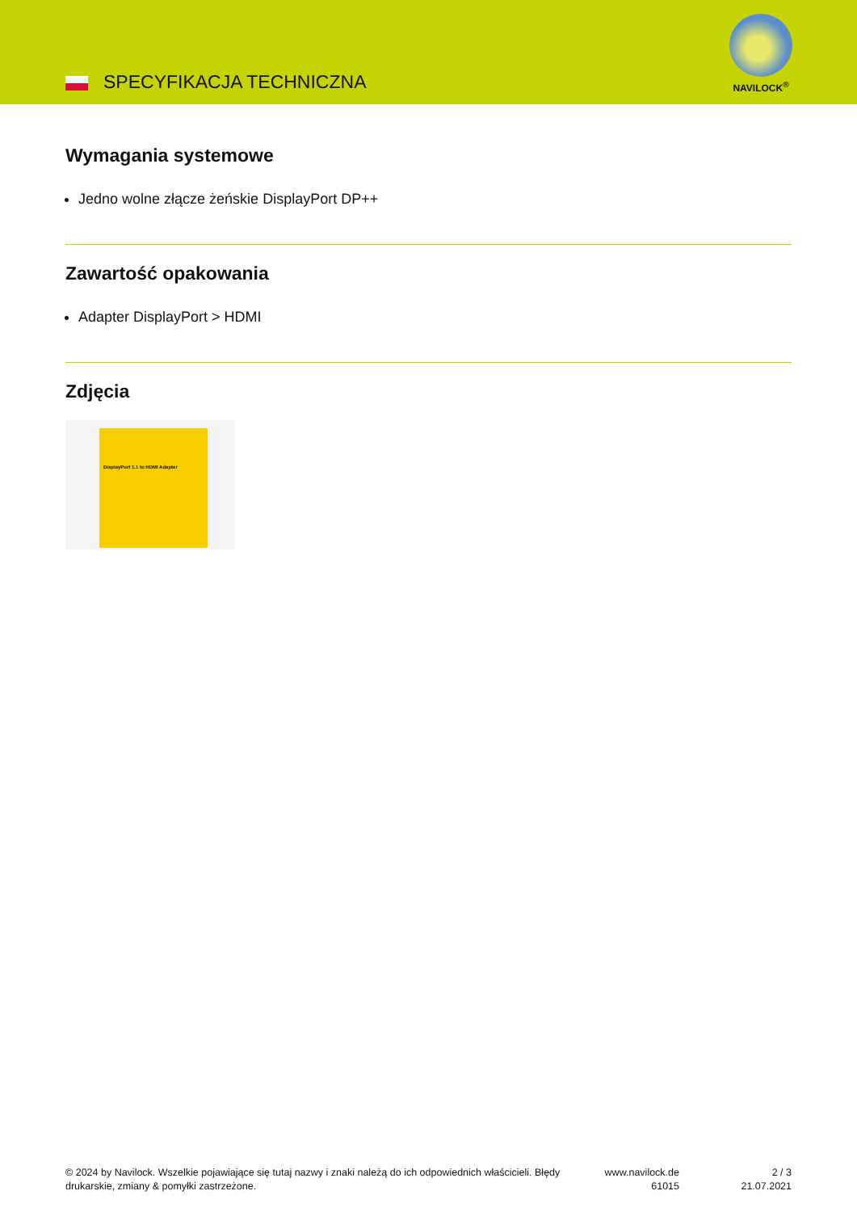SPECYFIKACJA TECHNICZNA
NAVILOCK<sup>®</sup>
Wymagania systemowe
Jedno wolne złącze żeńskie DisplayPort DP++
Zawartość opakowania
Adapter DisplayPort > HDMI
Zdjęcia
DisplayPort 1.1 to HDMI Adapter
© 2024 by Navilock. Wszelkie pojawiające się tutaj nazwy i znaki należą do ich odpowiednich właścicieli. Błędy drukarskie, zmiany & pomyłki zastrzeżone.
www.navilock.de
61015
2 / 3
21.07.2021